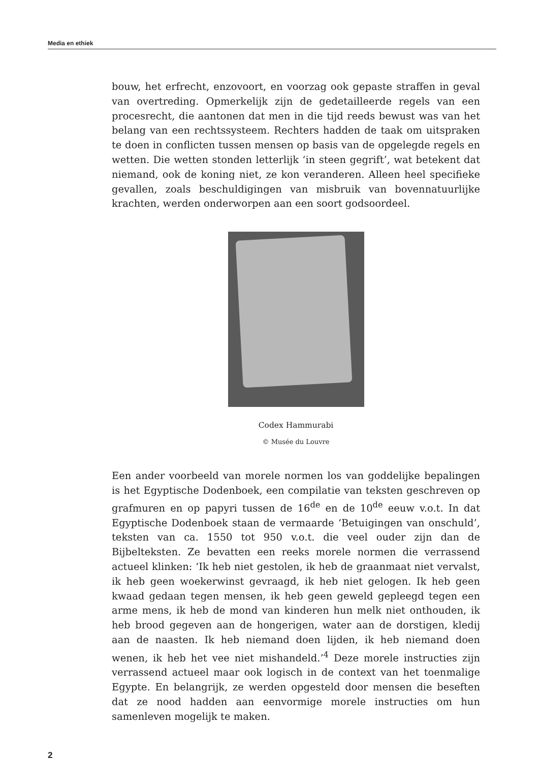Media en ethiek
bouw, het erfrecht, enzovoort, en voorzag ook gepaste straffen in geval van overtreding. Opmerkelijk zijn de gedetailleerde regels van een procesrecht, die aantonen dat men in die tijd reeds bewust was van het belang van een rechtssysteem. Rechters hadden de taak om uitspraken te doen in conflicten tussen mensen op basis van de opgelegde regels en wetten. Die wetten stonden letterlijk ‘in steen gegrift’, wat betekent dat niemand, ook de koning niet, ze kon veranderen. Alleen heel specifieke gevallen, zoals beschuldigingen van misbruik van bovennatuurlijke krachten, werden onderworpen aan een soort godsoordeel.
Codex Hammurabi
© Musée du Louvre
Een ander voorbeeld van morele normen los van goddelijke bepalingen is het Egyptische Dodenboek, een compilatie van teksten geschreven op grafmuren en op papyri tussen de 16<sup>de</sup> en de 10<sup>de</sup> eeuw v.o.t. In dat Egyptische Dodenboek staan de vermaarde ‘Betuigingen van onschuld’, teksten van ca. 1550 tot 950 v.o.t. die veel ouder zijn dan de Bijbelteksten. Ze bevatten een reeks morele normen die verrassend actueel klinken: ‘Ik heb niet gestolen, ik heb de graanmaat niet vervalst, ik heb geen woekerwinst gevraagd, ik heb niet gelogen. Ik heb geen kwaad gedaan tegen mensen, ik heb geen geweld gepleegd tegen een arme mens, ik heb de mond van kinderen hun melk niet onthouden, ik heb brood gegeven aan de hongerigen, water aan de dorstigen, kledij aan de naasten. Ik heb niemand doen lijden, ik heb niemand doen wenen, ik heb het vee niet mishandeld.’<sup>4</sup> Deze morele instructies zijn verrassend actueel maar ook logisch in de context van het toenmalige Egypte. En belangrijk, ze werden opgesteld door mensen die beseften dat ze nood hadden aan eenvormige morele instructies om hun samenleven mogelijk te maken.
2